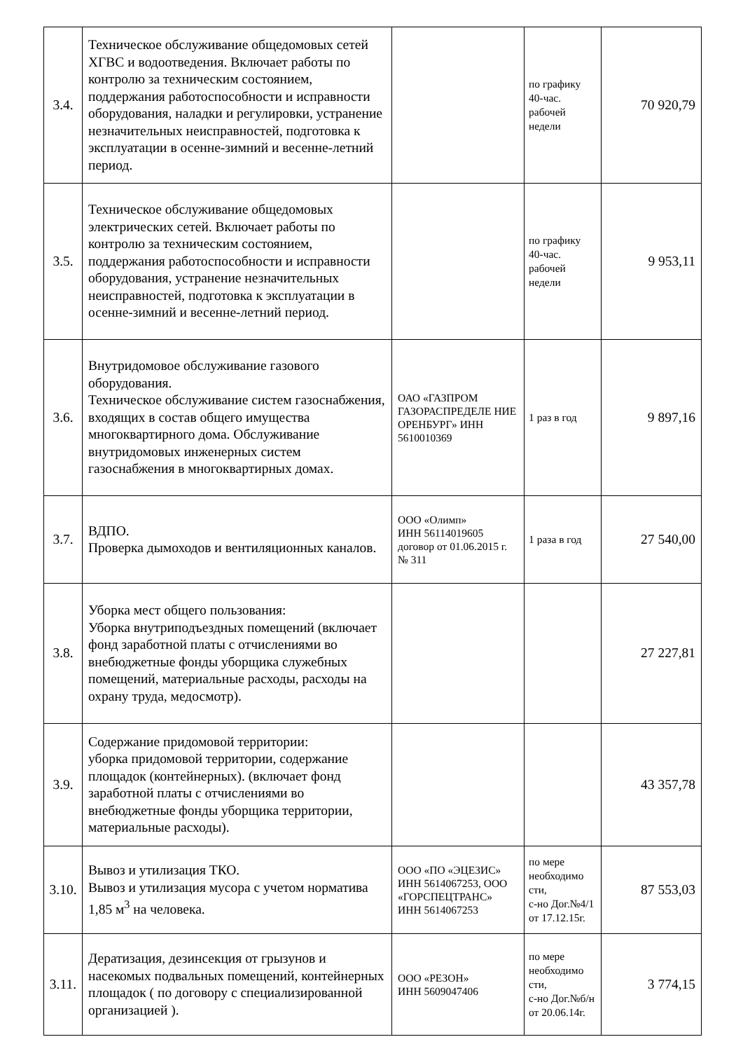| 3.4. | Техническое обслуживание общедомовых сетей ХГВС и водоотведения. Включает работы по контролю за техническим состоянием, поддержания работоспособности и исправности оборудования, наладки и регулировки, устранение незначительных неисправностей, подготовка к эксплуатации в осенне-зимний и весенне-летний период. | | по графику 40-час. рабочей недели | 70 920,79 |
| 3.5. | Техническое обслуживание общедомовых электрических сетей. Включает работы по контролю за техническим состоянием, поддержания работоспособности и исправности оборудования, устранение незначительных неисправностей, подготовка к эксплуатации в осенне-зимний и весенне-летний период. | | по графику 40-час. рабочей недели | 9 953,11 |
| 3.6. | Внутридомовое обслуживание газового оборудования. Техническое обслуживание систем газоснабжения, входящих в состав общего имущества многоквартирного дома. Обслуживание внутридомовых инженерных систем газоснабжения в многоквартирных домах. | ОАО «ГАЗПРОМ ГАЗОРАСПРЕДЕЛЕ НИЕ ОРЕНБУРГ» ИНН 5610010369 | 1 раз в год | 9 897,16 |
| 3.7. | ВДПО. Проверка дымоходов и вентиляционных каналов. | ООО «Олимп» ИНН 56114019605 договор от 01.06.2015 г. № 311 | 1 раза в год | 27 540,00 |
| 3.8. | Уборка мест общего пользования: Уборка внутриподъездных помещений (включает фонд заработной платы с отчислениями во внебюджетные фонды уборщика служебных помещений, материальные расходы, расходы на охрану труда, медосмотр). | | | 27 227,81 |
| 3.9. | Содержание придомовой территории: уборка придомовой территории, содержание площадок (контейнерных). (включает фонд заработной платы с отчислениями во внебюджетные фонды уборщика территории, материальные расходы). | | | 43 357,78 |
| 3.10. | Вывоз и утилизация ТКО. Вывоз и утилизация мусора с учетом норматива 1,85 м<sup>3</sup> на человека. | ООО «ПО «ЭЦЕЗИС» ИНН 5614067253, ООО «ГОРСПЕЦТРАНС» ИНН 5614067253 | по мере необходимо сти, с-но Дог.№4/1 от 17.12.15г. | 87 553,03 |
| 3.11. | Дератизация, дезинсекция от грызунов и насекомых подвальных помещений, контейнерных площадок ( по договору с специализированной организацией ). | ООО «РЕЗОН» ИНН 5609047406 | по мере необходимо сти, с-но Дог.№б/н от 20.06.14г. | 3 774,15 |